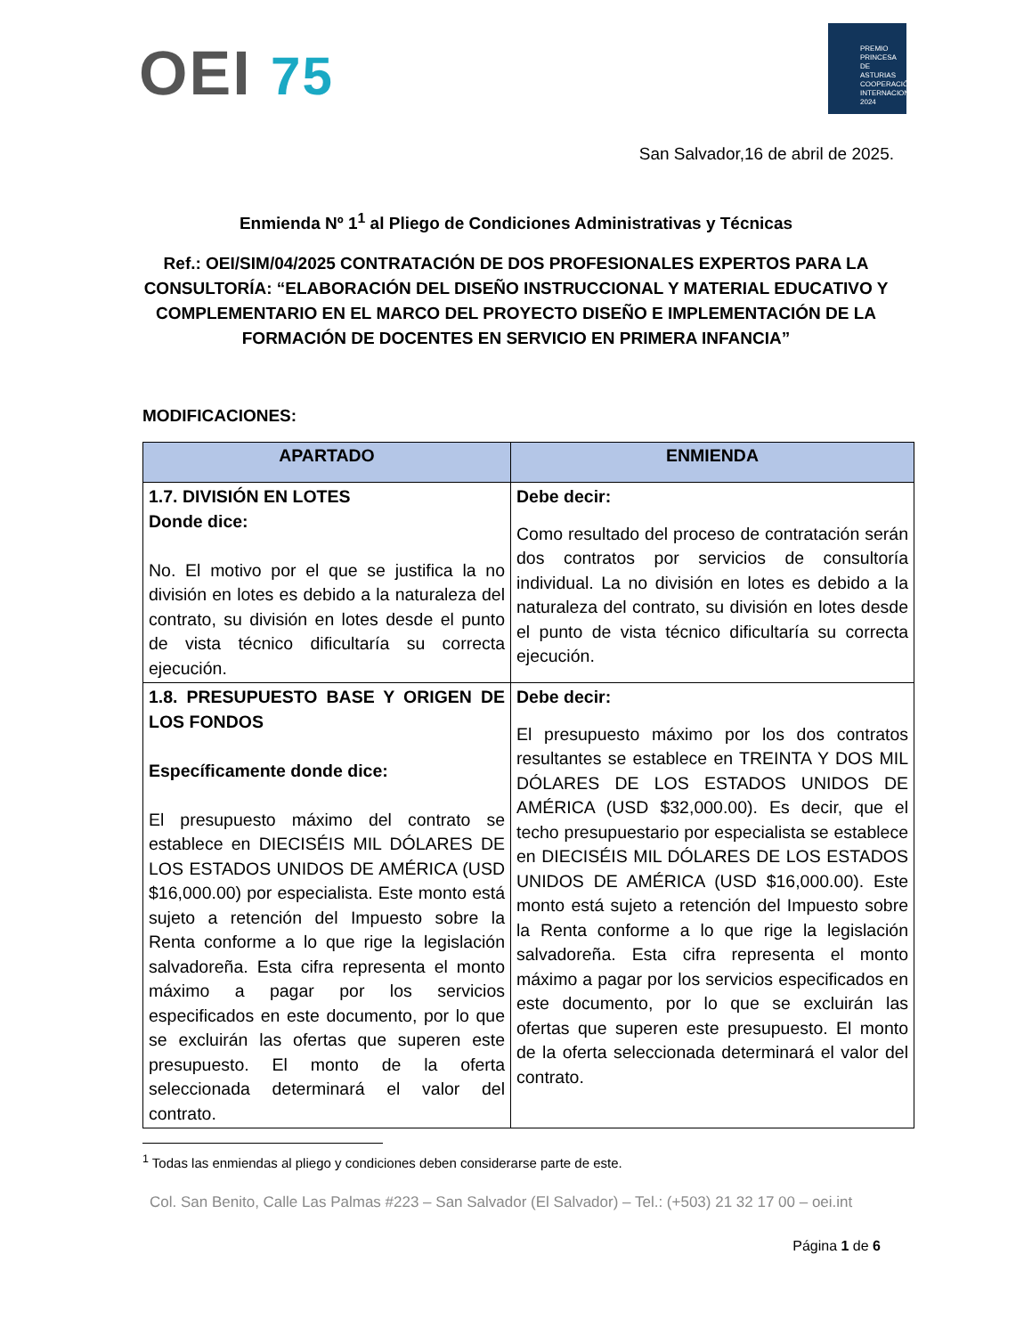OEI 75
PREMIO
PRINCESA
DE ASTURIAS
COOPERACIÓN
INTERNACIONAL
2024
San Salvador,16 de abril de 2025.
Enmienda Nº 1<sup>1</sup> al Pliego de Condiciones Administrativas y Técnicas
Ref.: OEI/SIM/04/2025 CONTRATACIÓN DE DOS PROFESIONALES EXPERTOS PARA LA CONSULTORÍA: “ELABORACIÓN DEL DISEÑO INSTRUCCIONAL Y MATERIAL EDUCATIVO Y COMPLEMENTARIO EN EL MARCO DEL PROYECTO DISEÑO E IMPLEMENTACIÓN DE LA FORMACIÓN DE DOCENTES EN SERVICIO EN PRIMERA INFANCIA”
MODIFICACIONES:
| APARTADO | ENMIENDA |
| --- | --- |
| 1.7. DIVISIÓN EN LOTES Donde dice: No. El motivo por el que se justifica la no división en lotes es debido a la naturaleza del contrato, su división en lotes desde el punto de vista técnico dificultaría su correcta ejecución. | Debe decir: Como resultado del proceso de contratación serán dos contratos por servicios de consultoría individual. La no división en lotes es debido a la naturaleza del contrato, su división en lotes desde el punto de vista técnico dificultaría su correcta ejecución. |
| 1.8. PRESUPUESTO BASE Y ORIGEN DE LOS FONDOS Específicamente donde dice: El presupuesto máximo del contrato se establece en DIECISÉIS MIL DÓLARES DE LOS ESTADOS UNIDOS DE AMÉRICA (USD $16,000.00) por especialista. Este monto está sujeto a retención del Impuesto sobre la Renta conforme a lo que rige la legislación salvadoreña. Esta cifra representa el monto máximo a pagar por los servicios especificados en este documento, por lo que se excluirán las ofertas que superen este presupuesto. El monto de la oferta seleccionada determinará el valor del contrato. | Debe decir: El presupuesto máximo por los dos contratos resultantes se establece en TREINTA Y DOS MIL DÓLARES DE LOS ESTADOS UNIDOS DE AMÉRICA (USD $32,000.00). Es decir, que el techo presupuestario por especialista se establece en DIECISÉIS MIL DÓLARES DE LOS ESTADOS UNIDOS DE AMÉRICA (USD $16,000.00). Este monto está sujeto a retención del Impuesto sobre la Renta conforme a lo que rige la legislación salvadoreña. Esta cifra representa el monto máximo a pagar por los servicios especificados en este documento, por lo que se excluirán las ofertas que superen este presupuesto. El monto de la oferta seleccionada determinará el valor del contrato. |
<sup>1</sup> Todas las enmiendas al pliego y condiciones deben considerarse parte de este.
Col. San Benito, Calle Las Palmas #223 – San Salvador (El Salvador) – Tel.: (+503) 21 32 17 00 – oei.int
Página 1 de 6